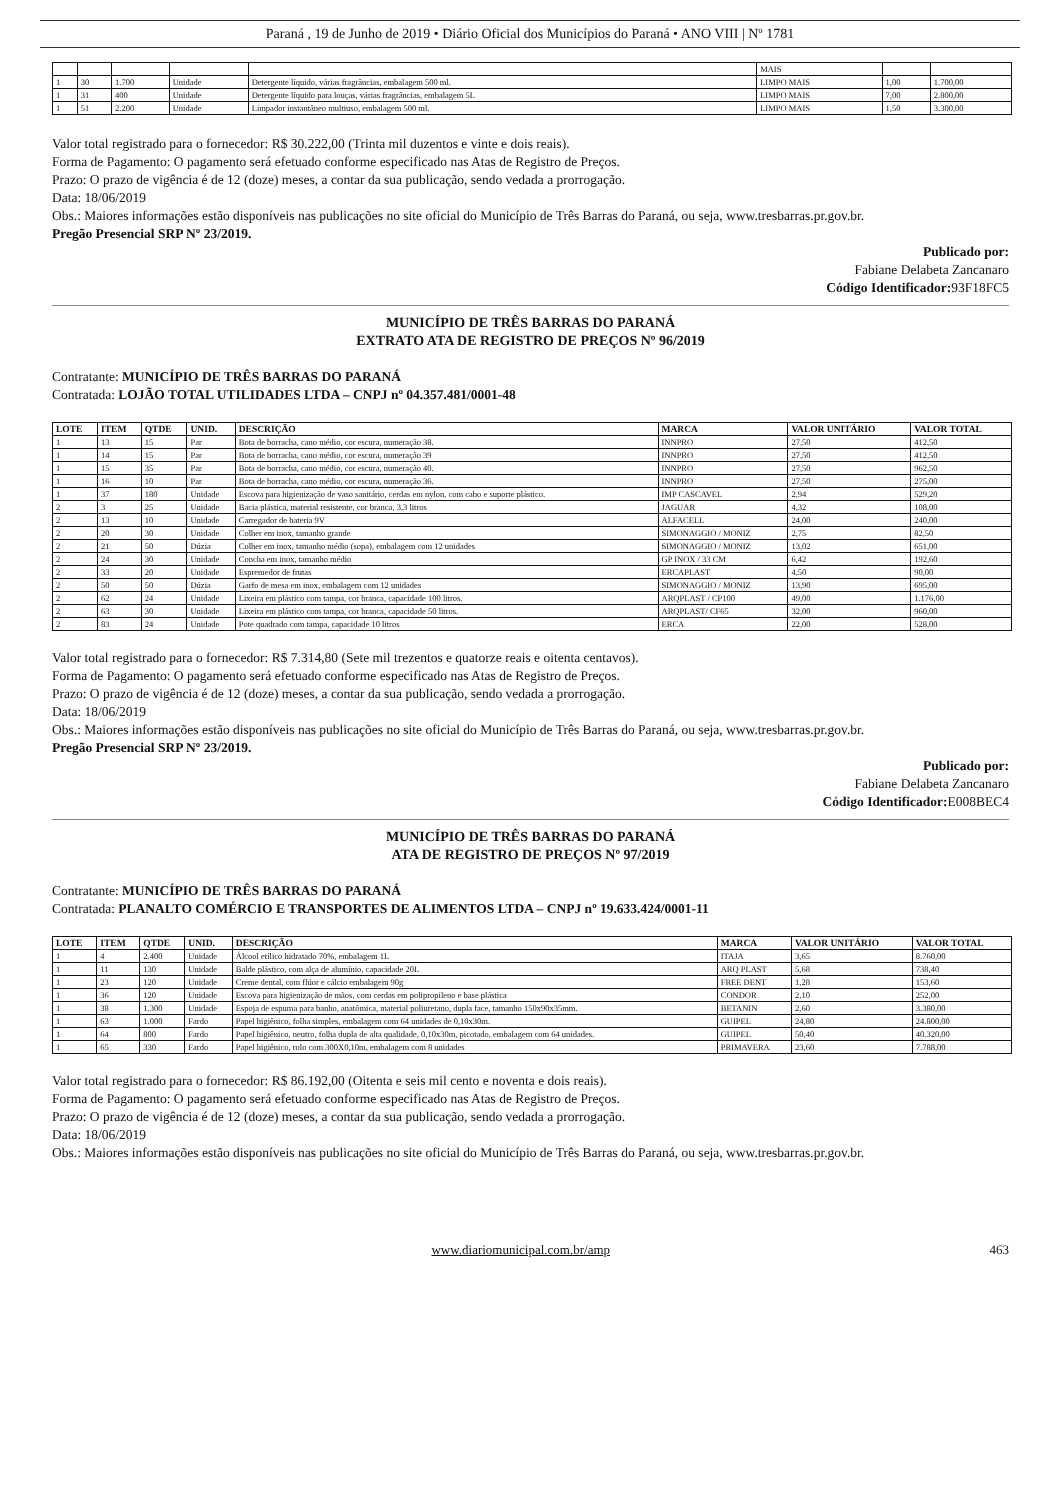Paraná , 19 de Junho de 2019 • Diário Oficial dos Municípios do Paraná • ANO VIII | Nº 1781
| | | | | | MAIS | | |
| 1 | 30 | 1.700 | Unidade | Detergente líquido, várias fragrâncias, embalagem 500 ml. | LIMPO MAIS | 1,00 | 1.700,00 |
| 1 | 31 | 400 | Unidade | Detergente líquido para louças, várias fragrâncias, embalagem 5L | LIMPO MAIS | 7,00 | 2.800,00 |
| 1 | 51 | 2.200 | Unidade | Limpador instantâneo multiuso, embalagem 500 ml. | LIMPO MAIS | 1,50 | 3.300,00 |
Valor total registrado para o fornecedor: R$ 30.222,00 (Trinta mil duzentos e vinte e dois reais).
Forma de Pagamento: O pagamento será efetuado conforme especificado nas Atas de Registro de Preços.
Prazo: O prazo de vigência é de 12 (doze) meses, a contar da sua publicação, sendo vedada a prorrogação.
Data: 18/06/2019
Obs.: Maiores informações estão disponíveis nas publicações no site oficial do Município de Três Barras do Paraná, ou seja, www.tresbarras.pr.gov.br.
Pregão Presencial SRP Nº 23/2019.
Publicado por:
Fabiane Delabeta Zancanaro
Código Identificador: 93F18FC5
MUNICÍPIO DE TRÊS BARRAS DO PARANÁ
EXTRATO ATA DE REGISTRO DE PREÇOS Nº 96/2019
Contratante: MUNICÍPIO DE TRÊS BARRAS DO PARANÁ
Contratada: LOJÃO TOTAL UTILIDADES LTDA – CNPJ nº 04.357.481/0001-48
| LOTE | ITEM | QTDE | UNID. | DESCRIÇÃO | MARCA | VALOR UNITÁRIO | VALOR TOTAL |
| --- | --- | --- | --- | --- | --- | --- | --- |
| 1 | 13 | 15 | Par | Bota de borracha, cano médio, cor escura, numeração 38. | INNPRO | 27,50 | 412,50 |
| 1 | 14 | 15 | Par | Bota de borracha, cano médio, cor escura, numeração 39 | INNPRO | 27,50 | 412,50 |
| 1 | 15 | 35 | Par | Bota de borracha, cano médio, cor escura, numeração 40. | INNPRO | 27,50 | 962,50 |
| 1 | 16 | 10 | Par | Bota de borracha, cano médio, cor escura, numeração 36. | INNPRO | 27,50 | 275,00 |
| 1 | 37 | 180 | Unidade | Escova para higienização de vaso sanitário, cerdas em nylon, com cabo e suporte plástico. | IMP CASCAVEL | 2,94 | 529,20 |
| 2 | 3 | 25 | Unidade | Bacia plástica, material resistente, cor branca, 3,3 litros | JAGUAR | 4,32 | 108,00 |
| 2 | 13 | 10 | Unidade | Carregador de bateria 9V | ALFACELL | 24,00 | 240,00 |
| 2 | 20 | 30 | Unidade | Colher em inox, tamanho grande | SIMONAGGIO / MONIZ | 2,75 | 82,50 |
| 2 | 21 | 50 | Dúzia | Colher em inox, tamanho médio (sopa), embalagem com 12 unidades | SIMONAGGIO / MONIZ | 13,02 | 651,00 |
| 2 | 24 | 30 | Unidade | Concha em inox, tamanho médio | GP INOX / 33 CM | 6,42 | 192,60 |
| 2 | 33 | 20 | Unidade | Espremedor de frutas | ERCAPLAST | 4,50 | 90,00 |
| 2 | 50 | 50 | Dúzia | Garfo de mesa em inox, embalagem com 12 unidades | SIMONAGGIO / MONIZ | 13,90 | 695,00 |
| 2 | 62 | 24 | Unidade | Lixeira em plástico com tampa, cor branca, capacidade 100 litros. | ARQPLAST / CP100 | 49,00 | 1.176,00 |
| 2 | 63 | 30 | Unidade | Lixeira em plástico com tampa, cor branca, capacidade 50 litros. | ARQPLAST/ CF65 | 32,00 | 960,00 |
| 2 | 83 | 24 | Unidade | Pote quadrado com tampa, capacidade 10 litros | ERCA | 22,00 | 528,00 |
Valor total registrado para o fornecedor: R$ 7.314,80 (Sete mil trezentos e quatorze reais e oitenta centavos).
Forma de Pagamento: O pagamento será efetuado conforme especificado nas Atas de Registro de Preços.
Prazo: O prazo de vigência é de 12 (doze) meses, a contar da sua publicação, sendo vedada a prorrogação.
Data: 18/06/2019
Obs.: Maiores informações estão disponíveis nas publicações no site oficial do Município de Três Barras do Paraná, ou seja, www.tresbarras.pr.gov.br.
Pregão Presencial SRP Nº 23/2019.
Publicado por:
Fabiane Delabeta Zancanaro
Código Identificador: E008BEC4
MUNICÍPIO DE TRÊS BARRAS DO PARANÁ
ATA DE REGISTRO DE PREÇOS Nº 97/2019
Contratante: MUNICÍPIO DE TRÊS BARRAS DO PARANÁ
Contratada: PLANALTO COMÉRCIO E TRANSPORTES DE ALIMENTOS LTDA – CNPJ nº 19.633.424/0001-11
| LOTE | ITEM | QTDE | UNID. | DESCRIÇÃO | MARCA | VALOR UNITÁRIO | VALOR TOTAL |
| --- | --- | --- | --- | --- | --- | --- | --- |
| 1 | 4 | 2.400 | Unidade | Álcool etílico hidratado 70%, embalagem 1L | ITAJA | 3,65 | 8.760,00 |
| 1 | 11 | 130 | Unidade | Balde plástico, com alça de alumínio, capacidade 20L | ARQ PLAST | 5,68 | 738,40 |
| 1 | 23 | 120 | Unidade | Creme dental, com flúor e cálcio embalagem 90g | FREE DENT | 1,28 | 153,60 |
| 1 | 36 | 120 | Unidade | Escova para higienização de mãos, com cerdas em polipropileno e base plástica | CONDOR | 2,10 | 252,00 |
| 1 | 38 | 1.300 | Unidade | Espoja de espuma para banho, anatômica, material poliuretano, dupla face, tamanho 150x90x35mm. | BETANIN | 2,60 | 3.380,00 |
| 1 | 63 | 1.000 | Fardo | Papel higiênico, folha simples, embalagem com 64 unidades de 0,10x30m. | GUIPEL | 24,80 | 24.800,00 |
| 1 | 64 | 800 | Fardo | Papel higiênico, neutro, folha dupla de alta qualidade, 0,10x30m, picotado, embalagem com 64 unidades. | GUIPEL | 50,40 | 40.320,00 |
| 1 | 65 | 330 | Fardo | Papel higiênico, rolo com 300X0,10m, embalagem com 8 unidades | PRIMAVERA | 23,60 | 7.788,00 |
Valor total registrado para o fornecedor: R$ 86.192,00 (Oitenta e seis mil cento e noventa e dois reais).
Forma de Pagamento: O pagamento será efetuado conforme especificado nas Atas de Registro de Preços.
Prazo: O prazo de vigência é de 12 (doze) meses, a contar da sua publicação, sendo vedada a prorrogação.
Data: 18/06/2019
Obs.: Maiores informações estão disponíveis nas publicações no site oficial do Município de Três Barras do Paraná, ou seja, www.tresbarras.pr.gov.br.
www.diariomunicipal.com.br/amp 463